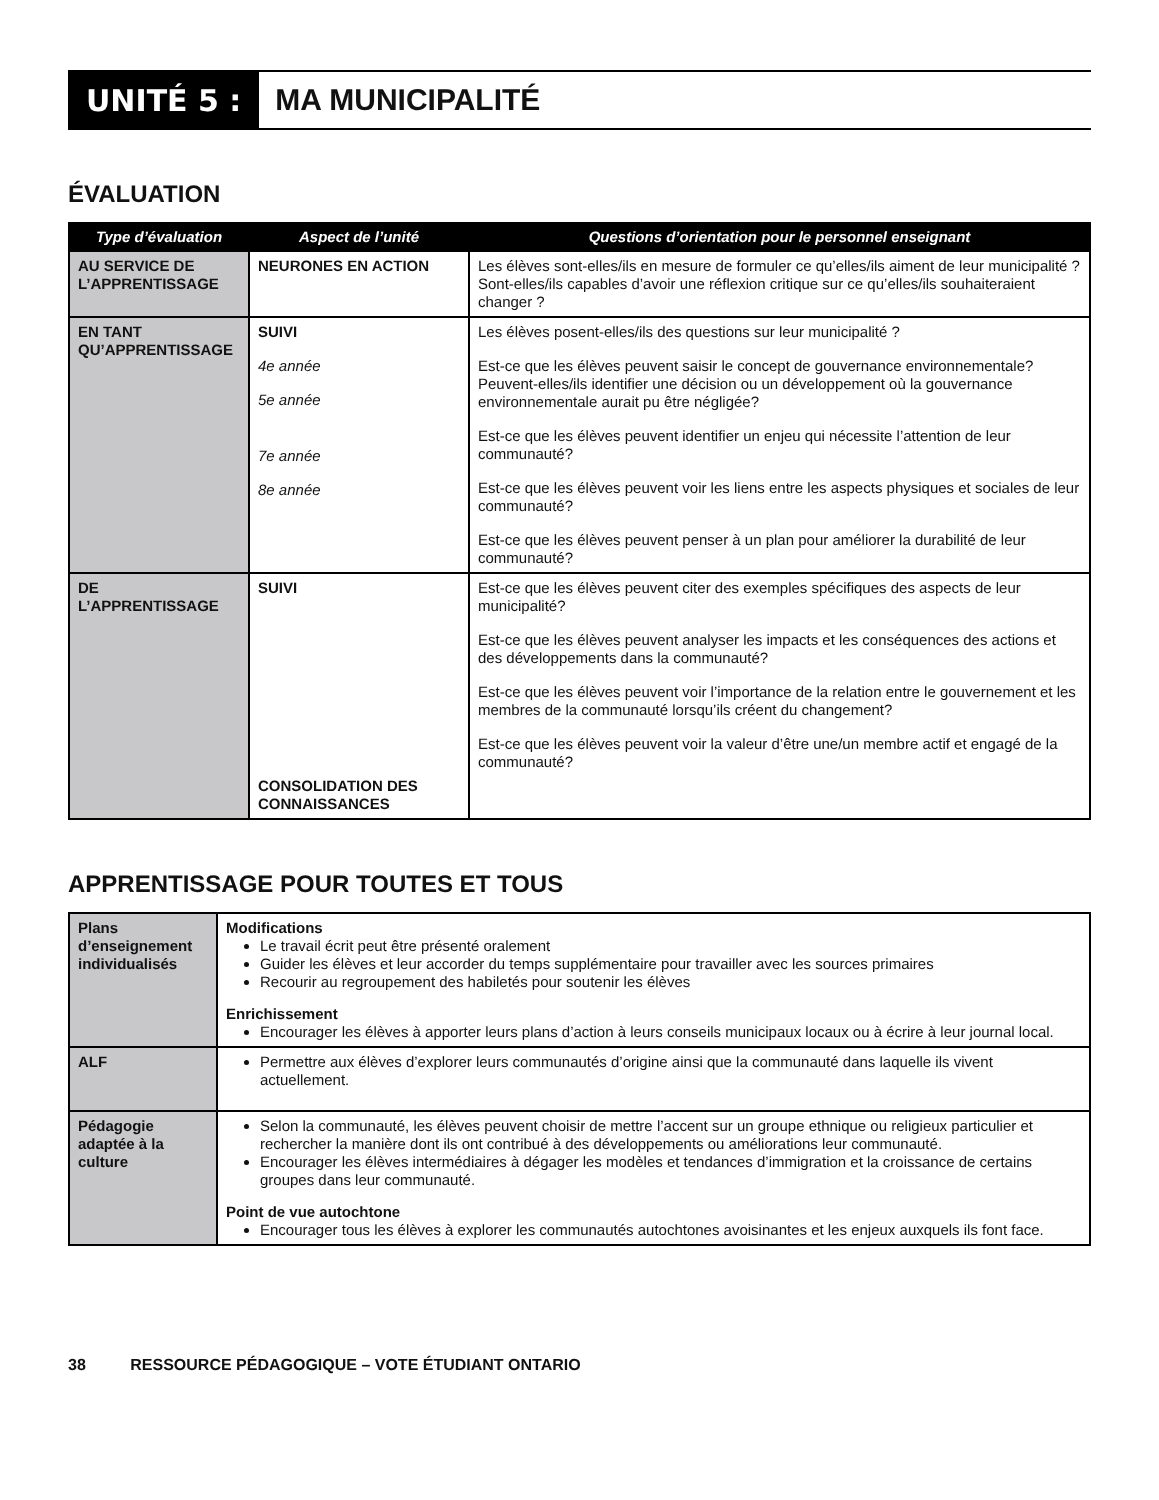UNITÉ 5 :
MA MUNICIPALITÉ
ÉVALUATION
| Type d’évaluation | Aspect de l’unité | Questions d’orientation pour le personnel enseignant |
| --- | --- | --- |
| AU SERVICE DE L’APPRENTISSAGE | NEURONES EN ACTION | Les élèves sont-elles/ils en mesure de formuler ce qu’elles/ils aiment de leur municipalité ? Sont-elles/ils capables d’avoir une réflexion critique sur ce qu’elles/ils souhaiteraient changer ? |
| EN TANT QU’APPRENTISSAGE | SUIVI 4e année 5e année 7e année 8e année | Les élèves posent-elles/ils des questions sur leur municipalité ? Est-ce que les élèves peuvent saisir le concept de gouvernance environnementale? Peuvent-elles/ils identifier une décision ou un développement où la gouvernance environnementale aurait pu être négligée? Est-ce que les élèves peuvent identifier un enjeu qui nécessite l’attention de leur communauté? Est-ce que les élèves peuvent voir les liens entre les aspects physiques et sociales de leur communauté? Est-ce que les élèves peuvent penser à un plan pour améliorer la durabilité de leur communauté? |
| DE L’APPRENTISSAGE | SUIVI CONSOLIDATION DES CONNAISSANCES | Est-ce que les élèves peuvent citer des exemples spécifiques des aspects de leur municipalité? Est-ce que les élèves peuvent analyser les impacts et les conséquences des actions et des développements dans la communauté? Est-ce que les élèves peuvent voir l’importance de la relation entre le gouvernement et les membres de la communauté lorsqu’ils créent du changement? Est-ce que les élèves peuvent voir la valeur d’être une/un membre actif et engagé de la communauté? |
APPRENTISSAGE POUR TOUTES ET TOUS
| Plans d’enseignement individualisés | Modifications Le travail écrit peut être présenté oralement Guider les élèves et leur accorder du temps supplémentaire pour travailler avec les sources primaires Recourir au regroupement des habiletés pour soutenir les élèves Enrichissement Encourager les élèves à apporter leurs plans d’action à leurs conseils municipaux locaux ou à écrire à leur journal local. |
| ALF | Permettre aux élèves d’explorer leurs communautés d’origine ainsi que la communauté dans laquelle ils vivent actuellement. |
| Pédagogie adaptée à la culture | Selon la communauté, les élèves peuvent choisir de mettre l’accent sur un groupe ethnique ou religieux particulier et rechercher la manière dont ils ont contribué à des développements ou améliorations leur communauté. Encourager les élèves intermédiaires à dégager les modèles et tendances d’immigration et la croissance de certains groupes dans leur communauté. Point de vue autochtone Encourager tous les élèves à explorer les communautés autochtones avoisinantes et les enjeux auxquels ils font face. |
38 RESSOURCE PÉDAGOGIQUE – VOTE ÉTUDIANT ONTARIO